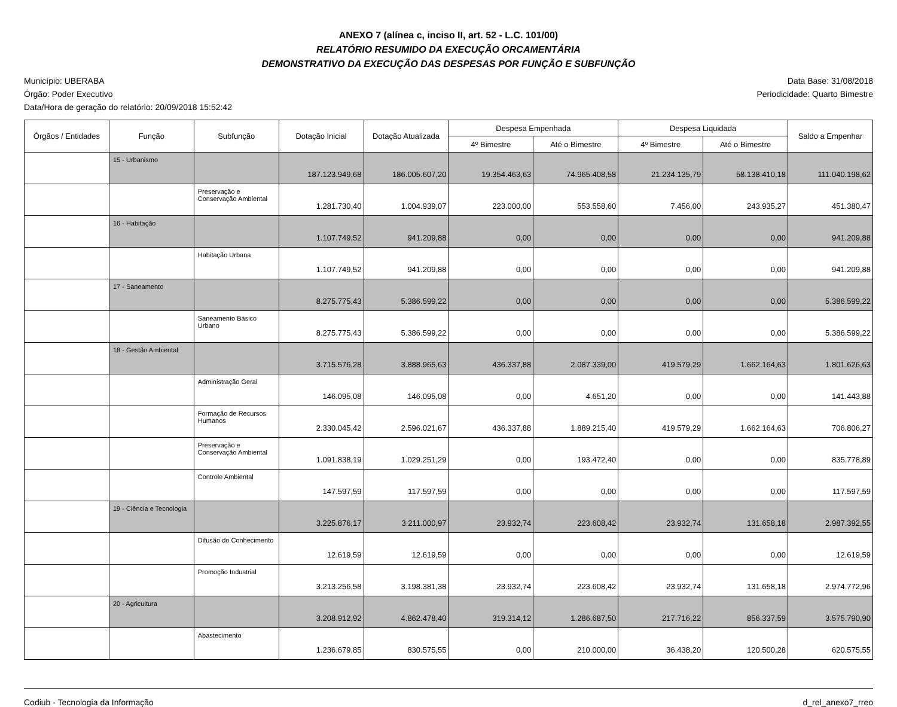ANEXO 7 (alínea c, inciso II, art. 52 - L.C. 101/00)
RELATÓRIO RESUMIDO DA EXECUÇÃO ORCAMENTÁRIA
DEMONSTRATIVO DA EXECUÇÃO DAS DESPESAS POR FUNÇÃO E SUBFUNÇÃO
Município: UBERABA
Órgão: Poder Executivo
Data/Hora de geração do relatório: 20/09/2018 15:52:42
Data Base: 31/08/2018
Periodicidade: Quarto Bimestre
| Órgãos / Entidades | Função | Subfunção | Dotação Inicial | Dotação Atualizada | Despesa Empenhada | | Despesa Liquidada | | Saldo a Empenhar |
| --- | --- | --- | --- | --- | --- | --- | --- | --- | --- |
| | | | | | 4º Bimestre | Até o Bimestre | 4º Bimestre | Até o Bimestre | |
| | 15 - Urbanismo | | 187.123.949,68 | 186.005.607,20 | 19.354.463,63 | 74.965.408,58 | 21.234.135,79 | 58.138.410,18 | 111.040.198,62 |
| | | Preservação e Conservação Ambiental | 1.281.730,40 | 1.004.939,07 | 223.000,00 | 553.558,60 | 7.456,00 | 243.935,27 | 451.380,47 |
| | 16 - Habitação | | 1.107.749,52 | 941.209,88 | 0,00 | 0,00 | 0,00 | 0,00 | 941.209,88 |
| | | Habitação Urbana | 1.107.749,52 | 941.209,88 | 0,00 | 0,00 | 0,00 | 0,00 | 941.209,88 |
| | 17 - Saneamento | | 8.275.775,43 | 5.386.599,22 | 0,00 | 0,00 | 0,00 | 0,00 | 5.386.599,22 |
| | | Saneamento Básico Urbano | 8.275.775,43 | 5.386.599,22 | 0,00 | 0,00 | 0,00 | 0,00 | 5.386.599,22 |
| | 18 - Gestão Ambiental | | 3.715.576,28 | 3.888.965,63 | 436.337,88 | 2.087.339,00 | 419.579,29 | 1.662.164,63 | 1.801.626,63 |
| | | Administração Geral | 146.095,08 | 146.095,08 | 0,00 | 4.651,20 | 0,00 | 0,00 | 141.443,88 |
| | | Formação de Recursos Humanos | 2.330.045,42 | 2.596.021,67 | 436.337,88 | 1.889.215,40 | 419.579,29 | 1.662.164,63 | 706.806,27 |
| | | Preservação e Conservação Ambiental | 1.091.838,19 | 1.029.251,29 | 0,00 | 193.472,40 | 0,00 | 0,00 | 835.778,89 |
| | | Controle Ambiental | 147.597,59 | 117.597,59 | 0,00 | 0,00 | 0,00 | 0,00 | 117.597,59 |
| | 19 - Ciência e Tecnologia | | 3.225.876,17 | 3.211.000,97 | 23.932,74 | 223.608,42 | 23.932,74 | 131.658,18 | 2.987.392,55 |
| | | Difusão do Conhecimento | 12.619,59 | 12.619,59 | 0,00 | 0,00 | 0,00 | 0,00 | 12.619,59 |
| | | Promoção Industrial | 3.213.256,58 | 3.198.381,38 | 23.932,74 | 223.608,42 | 23.932,74 | 131.658,18 | 2.974.772,96 |
| | 20 - Agricultura | | 3.208.912,92 | 4.862.478,40 | 319.314,12 | 1.286.687,50 | 217.716,22 | 856.337,59 | 3.575.790,90 |
| | | Abastecimento | 1.236.679,85 | 830.575,55 | 0,00 | 210.000,00 | 36.438,20 | 120.500,28 | 620.575,55 |
Codiub - Tecnologia da Informação
d_rel_anexo7_rreo